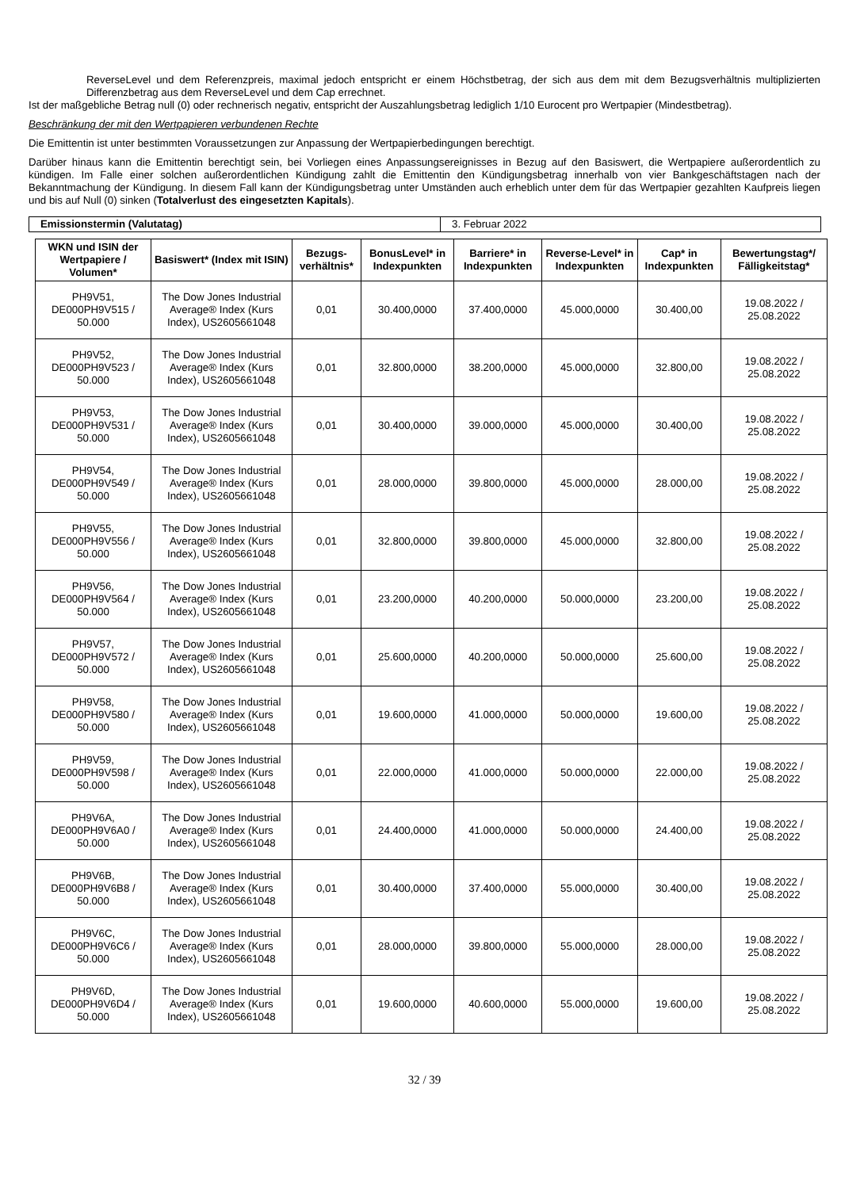ReverseLevel und dem Referenzpreis, maximal jedoch entspricht er einem Höchstbetrag, der sich aus dem mit dem Bezugsverhältnis multiplizierten Differenzbetrag aus dem ReverseLevel und dem Cap errechnet.
Ist der maßgebliche Betrag null (0) oder rechnerisch negativ, entspricht der Auszahlungsbetrag lediglich 1/10 Eurocent pro Wertpapier (Mindestbetrag).
Beschränkung der mit den Wertpapieren verbundenen Rechte
Die Emittentin ist unter bestimmten Voraussetzungen zur Anpassung der Wertpapierbedingungen berechtigt.
Darüber hinaus kann die Emittentin berechtigt sein, bei Vorliegen eines Anpassungsereignisses in Bezug auf den Basiswert, die Wertpapiere außerordentlich zu kündigen. Im Falle einer solchen außerordentlichen Kündigung zahlt die Emittentin den Kündigungsbetrag innerhalb von vier Bankgeschäftstagen nach der Bekanntmachung der Kündigung. In diesem Fall kann der Kündigungsbetrag unter Umständen auch erheblich unter dem für das Wertpapier gezahlten Kaufpreis liegen und bis auf Null (0) sinken (Totalverlust des eingesetzten Kapitals).
| Emissionstermin (Valutatag) | 3. Februar 2022 |
| WKN und ISIN der Wertpapiere / Volumen* | Basiswert* (Index mit ISIN) | Bezugs-verhältnis* | BonusLevel* in Indexpunkten | Barriere* in Indexpunkten | Reverse-Level* in Indexpunkten | Cap* in Indexpunkten | Bewertungstag*/ Fälligkeitstag* |
| --- | --- | --- | --- | --- | --- | --- | --- |
| PH9V51, DE000PH9V515 / 50.000 | The Dow Jones Industrial Average® Index (Kurs Index), US2605661048 | 0,01 | 30.400,0000 | 37.400,0000 | 45.000,0000 | 30.400,00 | 19.08.2022 / 25.08.2022 |
| PH9V52, DE000PH9V523 / 50.000 | The Dow Jones Industrial Average® Index (Kurs Index), US2605661048 | 0,01 | 32.800,0000 | 38.200,0000 | 45.000,0000 | 32.800,00 | 19.08.2022 / 25.08.2022 |
| PH9V53, DE000PH9V531 / 50.000 | The Dow Jones Industrial Average® Index (Kurs Index), US2605661048 | 0,01 | 30.400,0000 | 39.000,0000 | 45.000,0000 | 30.400,00 | 19.08.2022 / 25.08.2022 |
| PH9V54, DE000PH9V549 / 50.000 | The Dow Jones Industrial Average® Index (Kurs Index), US2605661048 | 0,01 | 28.000,0000 | 39.800,0000 | 45.000,0000 | 28.000,00 | 19.08.2022 / 25.08.2022 |
| PH9V55, DE000PH9V556 / 50.000 | The Dow Jones Industrial Average® Index (Kurs Index), US2605661048 | 0,01 | 32.800,0000 | 39.800,0000 | 45.000,0000 | 32.800,00 | 19.08.2022 / 25.08.2022 |
| PH9V56, DE000PH9V564 / 50.000 | The Dow Jones Industrial Average® Index (Kurs Index), US2605661048 | 0,01 | 23.200,0000 | 40.200,0000 | 50.000,0000 | 23.200,00 | 19.08.2022 / 25.08.2022 |
| PH9V57, DE000PH9V572 / 50.000 | The Dow Jones Industrial Average® Index (Kurs Index), US2605661048 | 0,01 | 25.600,0000 | 40.200,0000 | 50.000,0000 | 25.600,00 | 19.08.2022 / 25.08.2022 |
| PH9V58, DE000PH9V580 / 50.000 | The Dow Jones Industrial Average® Index (Kurs Index), US2605661048 | 0,01 | 19.600,0000 | 41.000,0000 | 50.000,0000 | 19.600,00 | 19.08.2022 / 25.08.2022 |
| PH9V59, DE000PH9V598 / 50.000 | The Dow Jones Industrial Average® Index (Kurs Index), US2605661048 | 0,01 | 22.000,0000 | 41.000,0000 | 50.000,0000 | 22.000,00 | 19.08.2022 / 25.08.2022 |
| PH9V6A, DE000PH9V6A0 / 50.000 | The Dow Jones Industrial Average® Index (Kurs Index), US2605661048 | 0,01 | 24.400,0000 | 41.000,0000 | 50.000,0000 | 24.400,00 | 19.08.2022 / 25.08.2022 |
| PH9V6B, DE000PH9V6B8 / 50.000 | The Dow Jones Industrial Average® Index (Kurs Index), US2605661048 | 0,01 | 30.400,0000 | 37.400,0000 | 55.000,0000 | 30.400,00 | 19.08.2022 / 25.08.2022 |
| PH9V6C, DE000PH9V6C6 / 50.000 | The Dow Jones Industrial Average® Index (Kurs Index), US2605661048 | 0,01 | 28.000,0000 | 39.800,0000 | 55.000,0000 | 28.000,00 | 19.08.2022 / 25.08.2022 |
| PH9V6D, DE000PH9V6D4 / 50.000 | The Dow Jones Industrial Average® Index (Kurs Index), US2605661048 | 0,01 | 19.600,0000 | 40.600,0000 | 55.000,0000 | 19.600,00 | 19.08.2022 / 25.08.2022 |
32 / 39